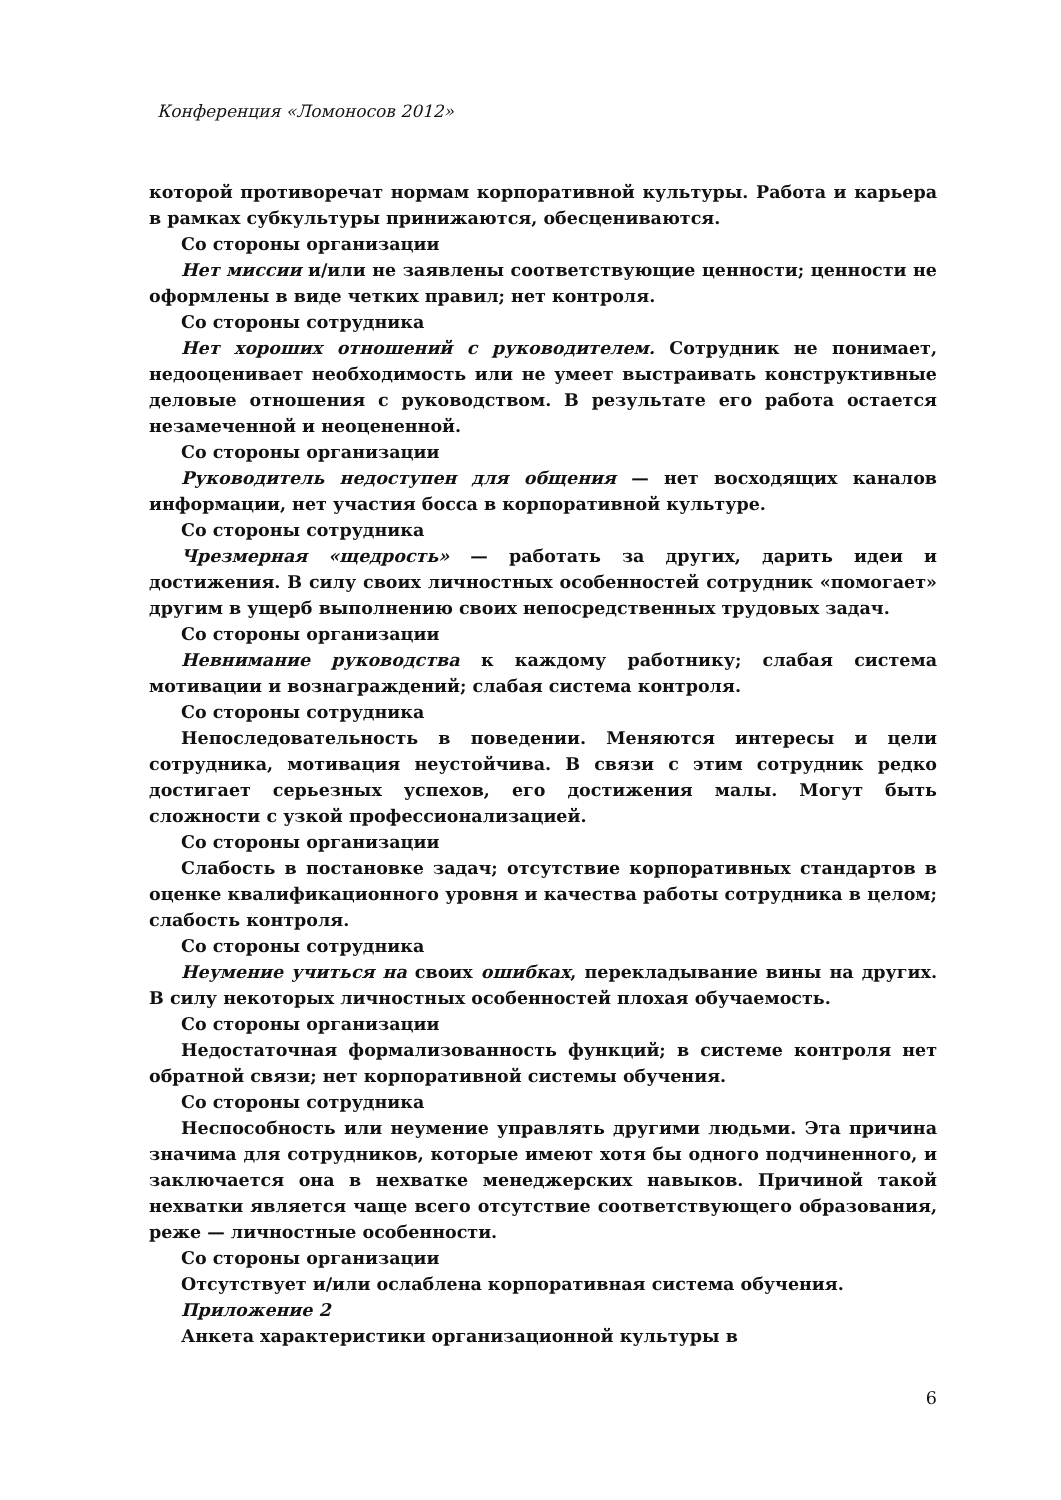Конференция «Ломоносов 2012»
которой противоречат нормам корпоративной культуры. Работа и карьера в рамках субкультуры принижаются, обесцениваются.
Со стороны организации
Нет миссии и/или не заявлены соответствующие ценности; ценности не оформлены в виде четких правил; нет контроля.
Со стороны сотрудника
Нет хороших отношений с руководителем. Сотрудник не понимает, недооценивает необходимость или не умеет выстраивать конструктивные деловые отношения с руководством. В результате его работа остается незамеченной и неоцененной.
Со стороны организации
Руководитель недоступен для общения — нет восходящих каналов информации, нет участия босса в корпоративной культуре.
Со стороны сотрудника
Чрезмерная «щедрость» — работать за других, дарить идеи и достижения. В силу своих личностных особенностей сотрудник «помогает» другим в ущерб выполнению своих непосредственных трудовых задач.
Со стороны организации
Невнимание руководства к каждому работнику; слабая система мотивации и вознаграждений; слабая система контроля.
Со стороны сотрудника
Непоследовательность в поведении. Меняются интересы и цели сотрудника, мотивация неустойчива. В связи с этим сотрудник редко достигает серьезных успехов, его достижения малы. Могут быть сложности с узкой профессионализацией.
Со стороны организации
Слабость в постановке задач; отсутствие корпоративных стандартов в оценке квалификационного уровня и качества работы сотрудника в целом; слабость контроля.
Со стороны сотрудника
Неумение учиться на своих ошибках, перекладывание вины на других. В силу некоторых личностных особенностей плохая обучаемость.
Со стороны организации
Недостаточная формализованность функций; в системе контроля нет обратной связи; нет корпоративной системы обучения.
Со стороны сотрудника
Неспособность или неумение управлять другими людьми. Эта причина значима для сотрудников, которые имеют хотя бы одного подчиненного, и заключается она в нехватке менеджерских навыков. Причиной такой нехватки является чаще всего отсутствие соответствующего образования, реже — личностные особенности.
Со стороны организации
Отсутствует и/или ослаблена корпоративная система обучения.
Приложение 2
Анкета характеристики организационной культуры в
6